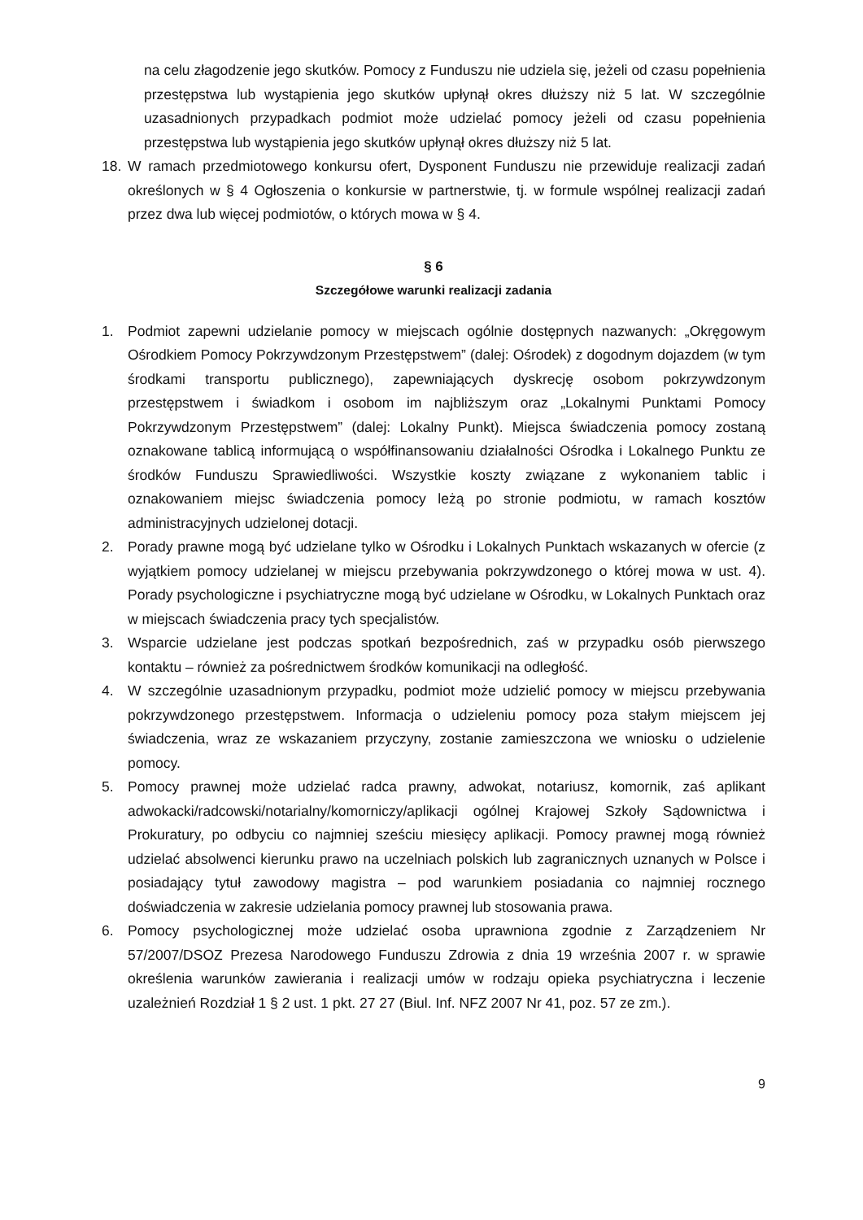na celu złagodzenie jego skutków. Pomocy z Funduszu nie udziela się, jeżeli od czasu popełnienia przestępstwa lub wystąpienia jego skutków upłynął okres dłuższy niż 5 lat. W szczególnie uzasadnionych przypadkach podmiot może udzielać pomocy jeżeli od czasu popełnienia przestępstwa lub wystąpienia jego skutków upłynął okres dłuższy niż 5 lat.
18. W ramach przedmiotowego konkursu ofert, Dysponent Funduszu nie przewiduje realizacji zadań określonych w § 4 Ogłoszenia o konkursie w partnerstwie, tj. w formule wspólnej realizacji zadań przez dwa lub więcej podmiotów, o których mowa w § 4.
§ 6
Szczegółowe warunki realizacji zadania
1. Podmiot zapewni udzielanie pomocy w miejscach ogólnie dostępnych nazwanych: „Okręgowym Ośrodkiem Pomocy Pokrzywdzonym Przestępstwem” (dalej: Ośrodek) z dogodnym dojazdem (w tym środkami transportu publicznego), zapewniających dyskrecję osobom pokrzywdzonym przestępstwem i świadkom i osobom im najbliższym oraz „Lokalnymi Punktami Pomocy Pokrzywdzonym Przestępstwem” (dalej: Lokalny Punkt). Miejsca świadczenia pomocy zostaną oznakowane tablicą informującą o współfinansowaniu działalności Ośrodka i Lokalnego Punktu ze środków Funduszu Sprawiedliwości. Wszystkie koszty związane z wykonaniem tablic i oznakowaniem miejsc świadczenia pomocy leżą po stronie podmiotu, w ramach kosztów administracyjnych udzielonej dotacji.
2. Porady prawne mogą być udzielane tylko w Ośrodku i Lokalnych Punktach wskazanych w ofercie (z wyjątkiem pomocy udzielanej w miejscu przebywania pokrzywdzonego o której mowa w ust. 4). Porady psychologiczne i psychiatryczne mogą być udzielane w Ośrodku, w Lokalnych Punktach oraz w miejscach świadczenia pracy tych specjalistów.
3. Wsparcie udzielane jest podczas spotkań bezpośrednich, zaś w przypadku osób pierwszego kontaktu – również za pośrednictwem środków komunikacji na odległość.
4. W szczególnie uzasadnionym przypadku, podmiot może udzielić pomocy w miejscu przebywania pokrzywdzonego przestępstwem. Informacja o udzieleniu pomocy poza stałym miejscem jej świadczenia, wraz ze wskazaniem przyczyny, zostanie zamieszczona we wniosku o udzielenie pomocy.
5. Pomocy prawnej może udzielać radca prawny, adwokat, notariusz, komornik, zaś aplikant adwokacki/radcowski/notarialny/komorniczy/aplikacji ogólnej Krajowej Szkoły Sądownictwa i Prokuratury, po odbyciu co najmniej sześciu miesięcy aplikacji. Pomocy prawnej mogą również udzielać absolwenci kierunku prawo na uczelniach polskich lub zagranicznych uznanych w Polsce i posiadający tytuł zawodowy magistra – pod warunkiem posiadania co najmniej rocznego doświadczenia w zakresie udzielania pomocy prawnej lub stosowania prawa.
6. Pomocy psychologicznej może udzielać osoba uprawniona zgodnie z Zarządzeniem Nr 57/2007/DSOZ Prezesa Narodowego Funduszu Zdrowia z dnia 19 września 2007 r. w sprawie określenia warunków zawierania i realizacji umów w rodzaju opieka psychiatryczna i leczenie uzależnień Rozdział 1 § 2 ust. 1 pkt. 27 27 (Biul. Inf. NFZ 2007 Nr 41, poz. 57 ze zm.).
9